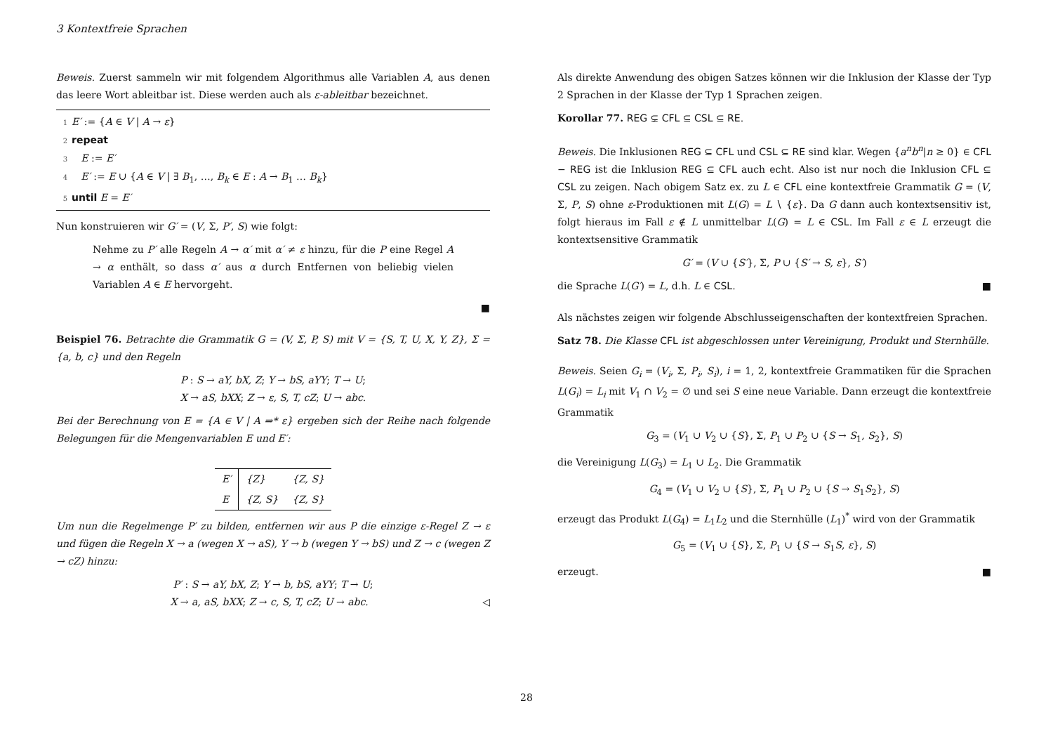3 Kontextfreie Sprachen
Beweis. Zuerst sammeln wir mit folgendem Algorithmus alle Variablen A, aus denen das leere Wort ableitbar ist. Diese werden auch als ε-ableitbar bezeichnet.
1 E′ := {A ∈ V | A → ε}
2 repeat
3 E := E′
4 E′ := E ∪ {A ∈ V | ∃ B<sub>1</sub>, …, B<sub>k</sub> ∈ E : A → B<sub>1</sub> … B<sub>k</sub>}
5 until E = E′
Nun konstruieren wir G′ = (V, Σ, P′, S) wie folgt:
Nehme zu P′ alle Regeln A → α′ mit α′ ≠ ε hinzu, für die P eine Regel A → α enthält, so dass α′ aus α durch Entfernen von beliebig vielen Variablen A ∈ E hervorgeht.
■
Beispiel 76. Betrachte die Grammatik G = (V, Σ, P, S) mit V = {S, T, U, X, Y, Z}, Σ = {a, b, c} und den Regeln
P : S → aY, bX, Z; Y → bS, aYY; T → U;
X → aS, bXX; Z → ε, S, T, cZ; U → abc.
Bei der Berechnung von E = {A ∈ V | A ⇒* ε} ergeben sich der Reihe nach folgende Belegungen für die Mengenvariablen E und E′:
| E′ | {Z} | {Z, S} |
| E | {Z, S} | {Z, S} |
Um nun die Regelmenge P′ zu bilden, entfernen wir aus P die einzige ε-Regel Z → ε und fügen die Regeln X → a (wegen X → aS), Y → b (wegen Y → bS) und Z → c (wegen Z → cZ) hinzu:
P′ : S → aY, bX, Z; Y → b, bS, aYY; T → U;
X → a, aS, bXX; Z → c, S, T, cZ; U → abc. ◁
Als direkte Anwendung des obigen Satzes können wir die Inklusion der Klasse der Typ 2 Sprachen in der Klasse der Typ 1 Sprachen zeigen.
Korollar 77. REG ⊊ CFL ⊆ CSL ⊆ RE.
Beweis. Die Inklusionen REG ⊆ CFL und CSL ⊆ RE sind klar. Wegen {a<sup>n</sup>b<sup>n</sup>|n ≥ 0} ∈ CFL − REG ist die Inklusion REG ⊆ CFL auch echt. Also ist nur noch die Inklusion CFL ⊆ CSL zu zeigen. Nach obigem Satz ex. zu L ∈ CFL eine kontextfreie Grammatik G = (V, Σ, P, S) ohne ε-Produktionen mit L(G) = L ∖ {ε}. Da G dann auch kontextsensitiv ist, folgt hieraus im Fall ε ∉ L unmittelbar L(G) = L ∈ CSL. Im Fall ε ∈ L erzeugt die kontextsensitive Grammatik
G′ = (V ∪ {S′}, Σ, P ∪ {S′ → S, ε}, S′)
die Sprache L(G′) = L, d.h. L ∈ CSL. ■
Als nächstes zeigen wir folgende Abschlusseigenschaften der kontextfreien Sprachen.
Satz 78. Die Klasse CFL ist abgeschlossen unter Vereinigung, Produkt und Sternhülle.
Beweis. Seien G<sub>i</sub> = (V<sub>i</sub>, Σ, P<sub>i</sub>, S<sub>i</sub>), i = 1, 2, kontextfreie Grammatiken für die Sprachen L(G<sub>i</sub>) = L<sub>i</sub> mit V<sub>1</sub> ∩ V<sub>2</sub> = ∅ und sei S eine neue Variable. Dann erzeugt die kontextfreie Grammatik
G<sub>3</sub> = (V<sub>1</sub> ∪ V<sub>2</sub> ∪ {S}, Σ, P<sub>1</sub> ∪ P<sub>2</sub> ∪ {S → S<sub>1</sub>, S<sub>2</sub>}, S)
die Vereinigung L(G<sub>3</sub>) = L<sub>1</sub> ∪ L<sub>2</sub>. Die Grammatik
G<sub>4</sub> = (V<sub>1</sub> ∪ V<sub>2</sub> ∪ {S}, Σ, P<sub>1</sub> ∪ P<sub>2</sub> ∪ {S → S<sub>1</sub>S<sub>2</sub>}, S)
erzeugt das Produkt L(G<sub>4</sub>) = L<sub>1</sub>L<sub>2</sub> und die Sternhülle (L<sub>1</sub>)<sup>*</sup> wird von der Grammatik
G<sub>5</sub> = (V<sub>1</sub> ∪ {S}, Σ, P<sub>1</sub> ∪ {S → S<sub>1</sub>S, ε}, S)
erzeugt. ■
28